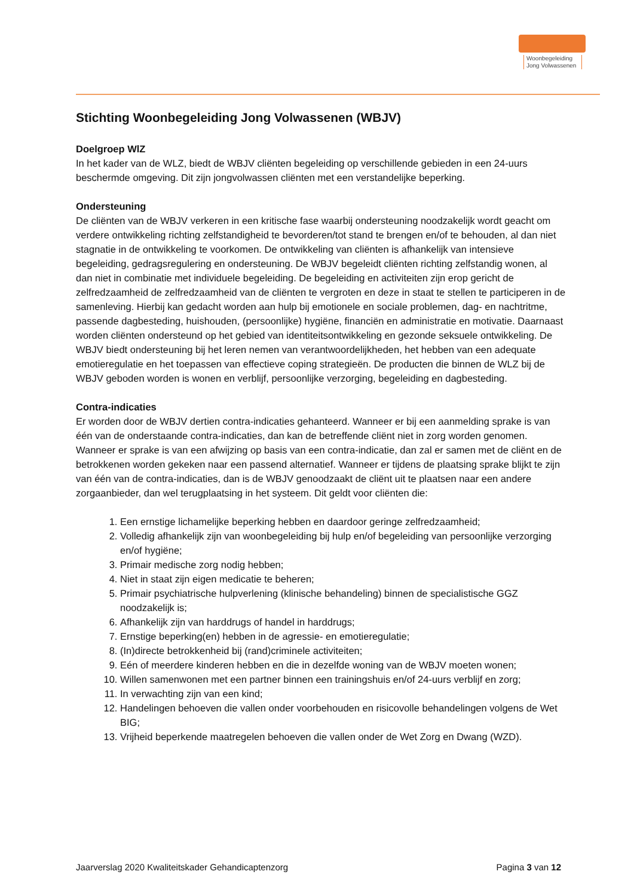Woonbegeleiding
Jong Volwassenen
Stichting Woonbegeleiding Jong Volwassenen (WBJV)
Doelgroep WlZ
In het kader van de WLZ, biedt de WBJV cliënten begeleiding op verschillende gebieden in een 24-uurs beschermde omgeving. Dit zijn jongvolwassen cliënten met een verstandelijke beperking.
Ondersteuning
De cliënten van de WBJV verkeren in een kritische fase waarbij ondersteuning noodzakelijk wordt geacht om verdere ontwikkeling richting zelfstandigheid te bevorderen/tot stand te brengen en/of te behouden, al dan niet stagnatie in de ontwikkeling te voorkomen. De ontwikkeling van cliënten is afhankelijk van intensieve begeleiding, gedragsregulering en ondersteuning. De WBJV begeleidt cliënten richting zelfstandig wonen, al dan niet in combinatie met individuele begeleiding. De begeleiding en activiteiten zijn erop gericht de zelfredzaamheid de zelfredzaamheid van de cliënten te vergroten en deze in staat te stellen te participeren in de samenleving. Hierbij kan gedacht worden aan hulp bij emotionele en sociale problemen, dag- en nachtritme, passende dagbesteding, huishouden, (persoonlijke) hygiëne, financiën en administratie en motivatie. Daarnaast worden cliënten ondersteund op het gebied van identiteitsontwikkeling en gezonde seksuele ontwikkeling. De WBJV biedt ondersteuning bij het leren nemen van verantwoordelijkheden, het hebben van een adequate emotieregulatie en het toepassen van effectieve coping strategieën. De producten die binnen de WLZ bij de WBJV geboden worden is wonen en verblijf, persoonlijke verzorging, begeleiding en dagbesteding.
Contra-indicaties
Er worden door de WBJV dertien contra-indicaties gehanteerd. Wanneer er bij een aanmelding sprake is van één van de onderstaande contra-indicaties, dan kan de betreffende cliënt niet in zorg worden genomen. Wanneer er sprake is van een afwijzing op basis van een contra-indicatie, dan zal er samen met de cliënt en de betrokkenen worden gekeken naar een passend alternatief. Wanneer er tijdens de plaatsing sprake blijkt te zijn van één van de contra-indicaties, dan is de WBJV genoodzaakt de cliënt uit te plaatsen naar een andere zorgaanbieder, dan wel terugplaatsing in het systeem. Dit geldt voor cliënten die:
1. Een ernstige lichamelijke beperking hebben en daardoor geringe zelfredzaamheid;
2. Volledig afhankelijk zijn van woonbegeleiding bij hulp en/of begeleiding van persoonlijke verzorging en/of hygiëne;
3. Primair medische zorg nodig hebben;
4. Niet in staat zijn eigen medicatie te beheren;
5. Primair psychiatrische hulpverlening (klinische behandeling) binnen de specialistische GGZ noodzakelijk is;
6. Afhankelijk zijn van harddrugs of handel in harddrugs;
7. Ernstige beperking(en) hebben in de agressie- en emotieregulatie;
8. (In)directe betrokkenheid bij (rand)criminele activiteiten;
9. Eén of meerdere kinderen hebben en die in dezelfde woning van de WBJV moeten wonen;
10. Willen samenwonen met een partner binnen een trainingshuis en/of 24-uurs verblijf en zorg;
11. In verwachting zijn van een kind;
12. Handelingen behoeven die vallen onder voorbehouden en risicovolle behandelingen volgens de Wet BIG;
13. Vrijheid beperkende maatregelen behoeven die vallen onder de Wet Zorg en Dwang (WZD).
Jaarverslag 2020 Kwaliteitskader Gehandicaptenzorg Pagina 3 van 12